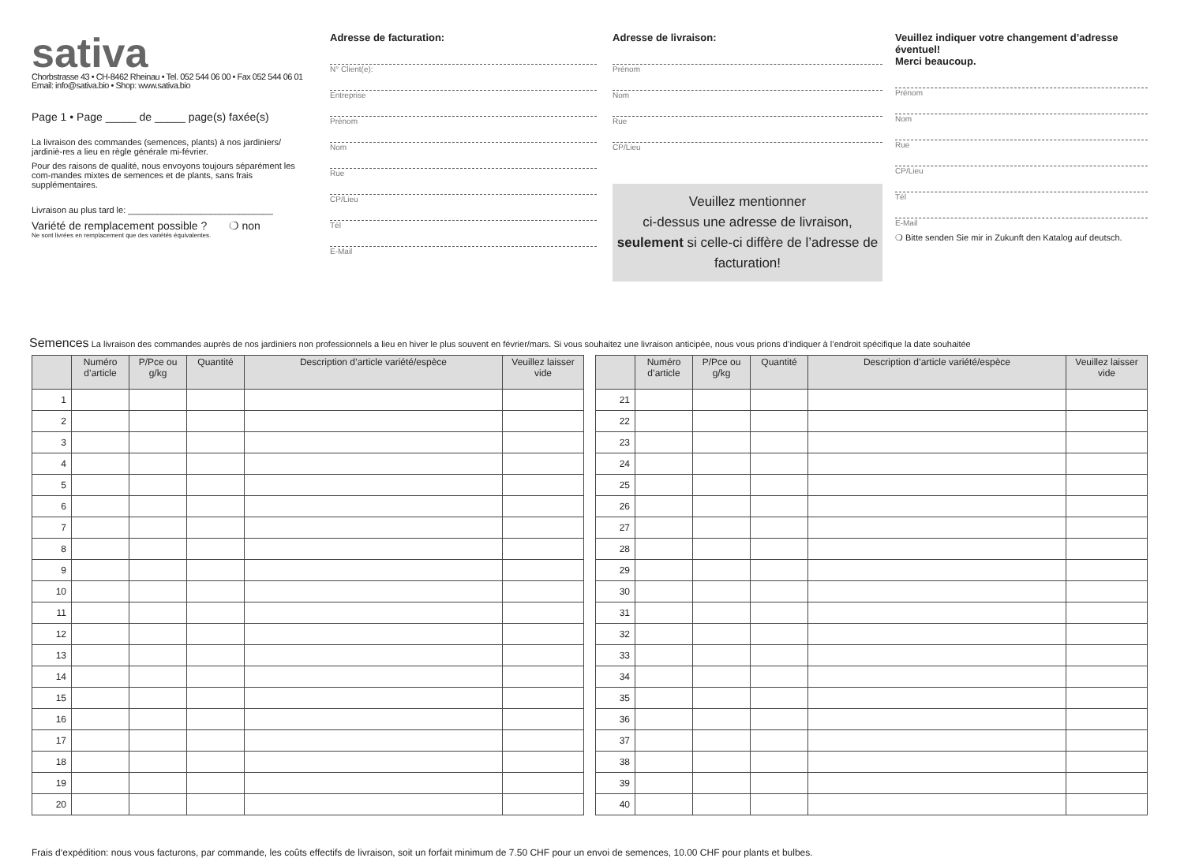sativa
Chorbstrasse 43 • CH-8462 Rheinau • Tel. 052 544 06 00 • Fax 052 544 06 01
Email: info@sativa.bio • Shop: www.sativa.bio
Page 1 • Page _____ de _____ page(s) faxée(s)
La livraison des commandes (semences, plants) à nos jardiniers/ jardiniè-res a lieu en règle générale mi-février.
Pour des raisons de qualité, nous envoyons toujours séparément les com-mandes mixtes de semences et de plants, sans frais supplémentaires.
Livraison au plus tard le: ______________________________
Variété de remplacement possible ? ❍ non
Ne sont livrées en remplacement que des variétés équivalentes.
Adresse de facturation:
N° Client(e):
Entreprise
Prénom
Nom
Rue
CP/Lieu
Tél
E-Mail
Adresse de livraison:
Prénom
Nom
Rue
CP/Lieu
Veuillez mentionner
ci-dessus une adresse de livraison, seulement si celle-ci diffère de l’adresse de facturation!
Veuillez indiquer votre changement d’adresse éventuel!
Merci beaucoup.
Prénom
Nom
Rue
CP/Lieu
Tél
E-Mail
❍ Bitte senden Sie mir in Zukunft den Katalog auf deutsch.
Semences La livraison des commandes auprès de nos jardiniers non professionnels a lieu en hiver le plus souvent en février/mars. Si vous souhaitez une livraison anticipée, nous vous prions d’indiquer à l’endroit spécifique la date souhaitée
| | Numéro d’article | P/Pce ou g/kg | Quantité | Description d’article variété/espèce | Veuillez laisser vide |
| --- | --- | --- | --- | --- | --- |
| 1 | | | | | |
| 2 | | | | | |
| 3 | | | | | |
| 4 | | | | | |
| 5 | | | | | |
| 6 | | | | | |
| 7 | | | | | |
| 8 | | | | | |
| 9 | | | | | |
| 10 | | | | | |
| 11 | | | | | |
| 12 | | | | | |
| 13 | | | | | |
| 14 | | | | | |
| 15 | | | | | |
| 16 | | | | | |
| 17 | | | | | |
| 18 | | | | | |
| 19 | | | | | |
| 20 | | | | | |
| | Numéro d’article | P/Pce ou g/kg | Quantité | Description d’article variété/espèce | Veuillez laisser vide |
| --- | --- | --- | --- | --- | --- |
| 21 | | | | | |
| 22 | | | | | |
| 23 | | | | | |
| 24 | | | | | |
| 25 | | | | | |
| 26 | | | | | |
| 27 | | | | | |
| 28 | | | | | |
| 29 | | | | | |
| 30 | | | | | |
| 31 | | | | | |
| 32 | | | | | |
| 33 | | | | | |
| 34 | | | | | |
| 35 | | | | | |
| 36 | | | | | |
| 37 | | | | | |
| 38 | | | | | |
| 39 | | | | | |
| 40 | | | | | |
Frais d‘expédition: nous vous facturons, par commande, les coûts effectifs de livraison, soit un forfait minimum de 7.50 CHF pour un envoi de semences, 10.00 CHF pour plants et bulbes.